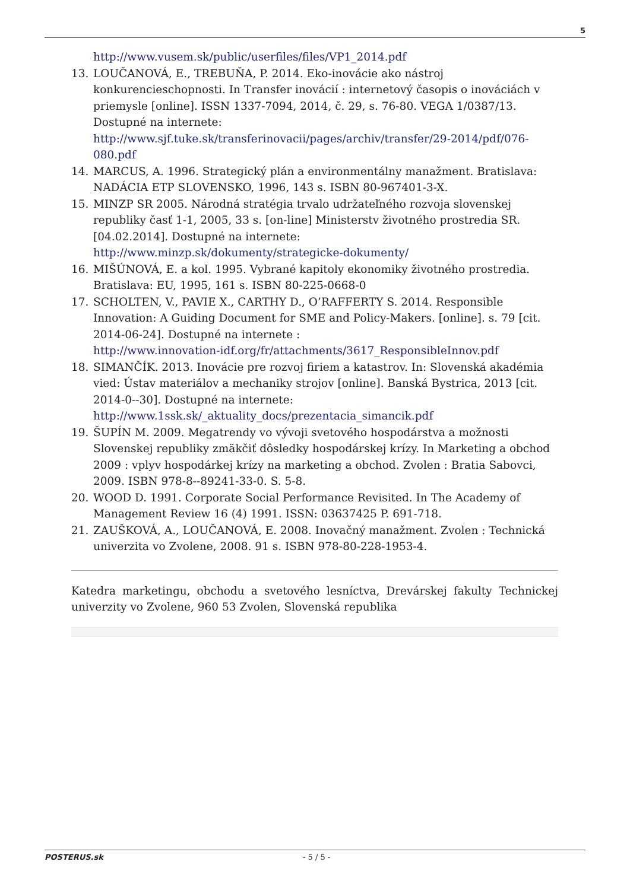5
http://www.vusem.sk/public/userfiles/files/VP1_2014.pdf
13. LOUČANOVÁ, E., TREBUŇA, P. 2014. Eko-inovácie ako nástroj konkurencieschopnosti. In Transfer inovácií : internetový časopis o inováciách v priemysle [online]. ISSN 1337-7094, 2014, č. 29, s. 76-80. VEGA 1/0387/13. Dostupné na internete: http://www.sjf.tuke.sk/transferinovacii/pages/archiv/transfer/29-2014/pdf/076-080.pdf
14. MARCUS, A. 1996. Strategický plán a environmentálny manažment. Bratislava: NADÁCIA ETP SLOVENSKO, 1996, 143 s. ISBN 80-967401-3-X.
15. MINZP SR 2005. Národná stratégia trvalo udržateľného rozvoja slovenskej republiky časť 1-1, 2005, 33 s. [on-line] Ministerstv životného prostredia SR. [04.02.2014]. Dostupné na internete:
http://www.minzp.sk/dokumenty/strategicke-dokumenty/
16. MIŠÚNOVÁ, E. a kol. 1995. Vybrané kapitoly ekonomiky životného prostredia. Bratislava: EU, 1995, 161 s. ISBN 80-225-0668-0
17. SCHOLTEN, V., PAVIE X., CARTHY D., O’RAFFERTY S. 2014. Responsible Innovation: A Guiding Document for SME and Policy-Makers. [online]. s. 79 [cit. 2014-06-24]. Dostupné na internete :
http://www.innovation-idf.org/fr/attachments/3617_ResponsibleInnov.pdf
18. SIMANČÍK. 2013. Inovácie pre rozvoj firiem a katastrov. In: Slovenská akadémia vied: Ústav materiálov a mechaniky strojov [online]. Banská Bystrica, 2013 [cit. 2014-0--30]. Dostupné na internete:
http://www.1ssk.sk/_aktuality_docs/prezentacia_simancik.pdf
19. ŠUPÍN M. 2009. Megatrendy vo vývoji svetového hospodárstva a možnosti Slovenskej republiky zmäkčiť dôsledky hospodárskej krízy. In Marketing a obchod 2009 : vplyv hospodárkej krízy na marketing a obchod. Zvolen : Bratia Sabovci, 2009. ISBN 978-8--89241-33-0. S. 5-8.
20. WOOD D. 1991. Corporate Social Performance Revisited. In The Academy of Management Review 16 (4) 1991. ISSN: 03637425 P. 691-718.
21. ZAUŠKOVÁ, A., LOUČANOVÁ, E. 2008. Inovačný manažment. Zvolen : Technická univerzita vo Zvolene, 2008. 91 s. ISBN 978-80-228-1953-4.
Katedra marketingu, obchodu a svetového lesníctva, Drevárskej fakulty Technickej univerzity vo Zvolene, 960 53 Zvolen, Slovenská republika
POSTERUS.sk - 5 / 5 -